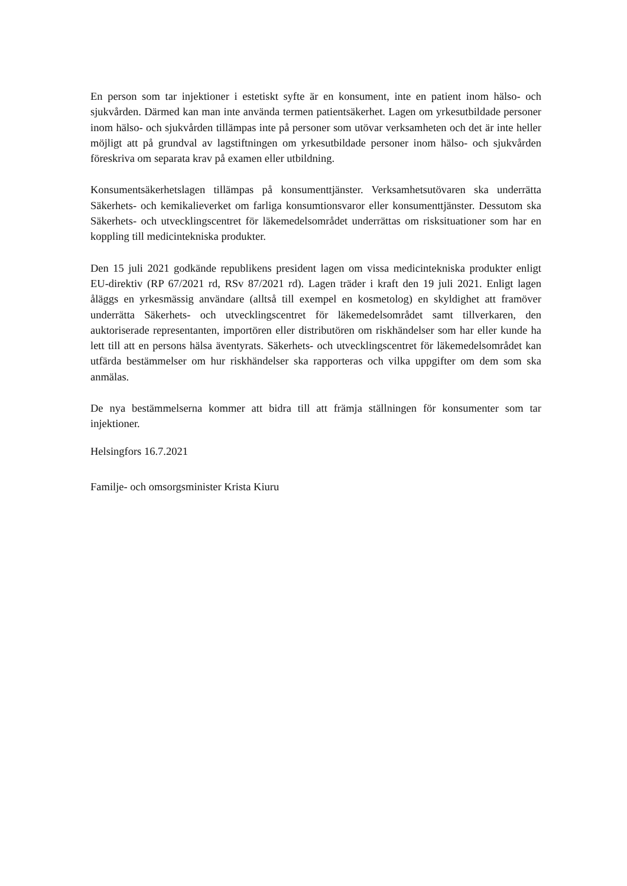En person som tar injektioner i estetiskt syfte är en konsument, inte en patient inom hälso- och sjukvården. Därmed kan man inte använda termen patientsäkerhet. Lagen om yrkesutbildade personer inom hälso- och sjukvården tillämpas inte på personer som utövar verksamheten och det är inte heller möjligt att på grundval av lagstiftningen om yrkesutbildade personer inom hälso- och sjukvården föreskriva om separata krav på examen eller utbildning.
Konsumentsäkerhetslagen tillämpas på konsumenttjänster. Verksamhetsutövaren ska underrätta Säkerhets- och kemikalieverket om farliga konsumtionsvaror eller konsumenttjänster. Dessutom ska Säkerhets- och utvecklingscentret för läkemedelsområdet underrättas om risksituationer som har en koppling till medicintekniska produkter.
Den 15 juli 2021 godkände republikens president lagen om vissa medicintekniska produkter enligt EU-direktiv (RP 67/2021 rd, RSv 87/2021 rd). Lagen träder i kraft den 19 juli 2021. Enligt lagen åläggs en yrkesmässig användare (alltså till exempel en kosmetolog) en skyldighet att framöver underrätta Säkerhets- och utvecklingscentret för läkemedelsområdet samt tillverkaren, den auktoriserade representanten, importören eller distributören om riskhändelser som har eller kunde ha lett till att en persons hälsa äventyrats. Säkerhets- och utvecklingscentret för läkemedelsområdet kan utfärda bestämmelser om hur riskhändelser ska rapporteras och vilka uppgifter om dem som ska anmälas.
De nya bestämmelserna kommer att bidra till att främja ställningen för konsumenter som tar injektioner.
Helsingfors 16.7.2021
Familje- och omsorgsminister Krista Kiuru